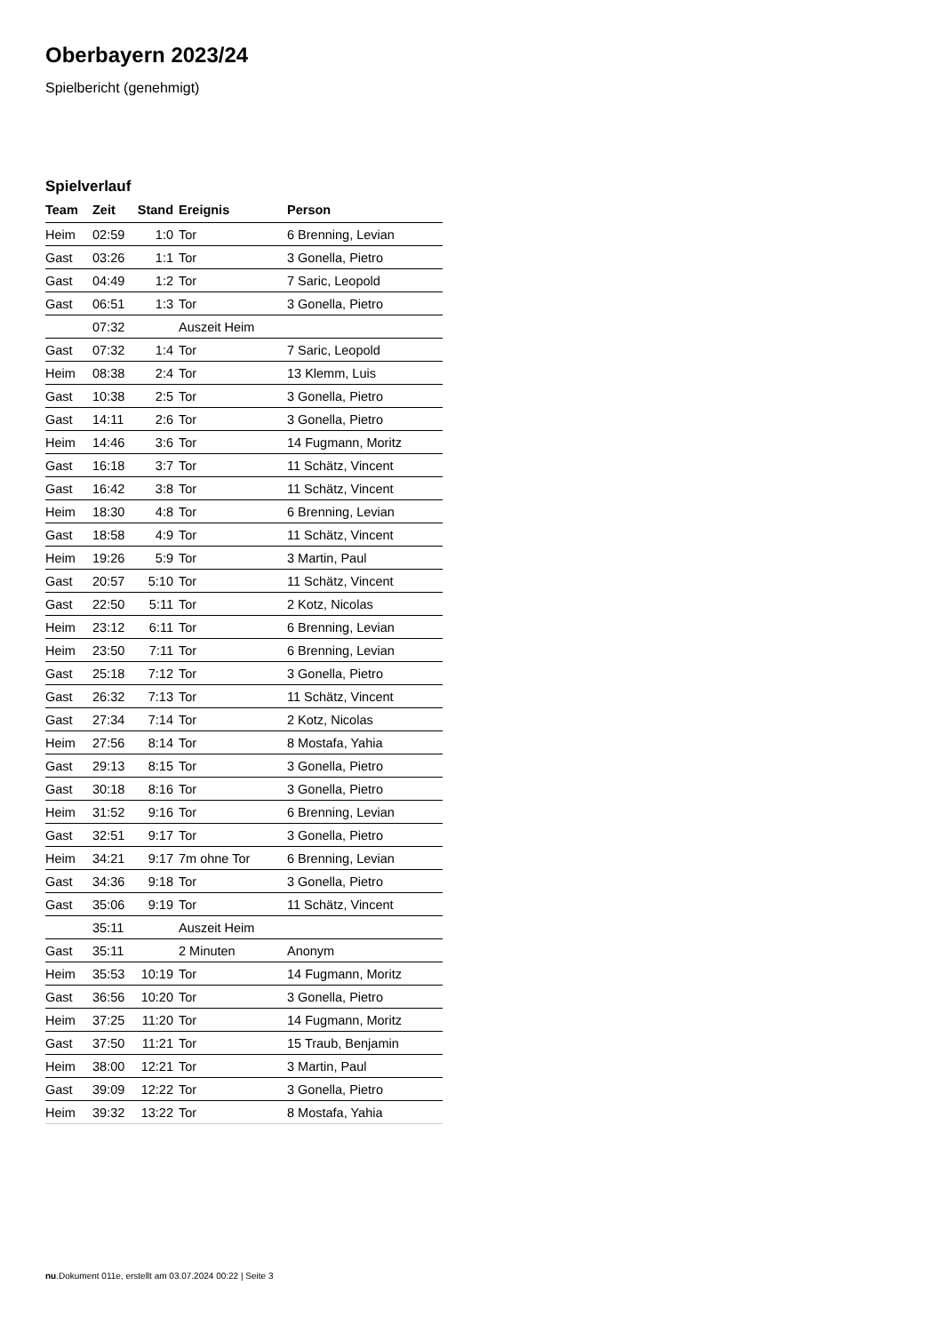Oberbayern 2023/24
Spielbericht (genehmigt)
Spielverlauf
| Team | Zeit | Stand | Ereignis | Person |
| --- | --- | --- | --- | --- |
| Heim | 02:59 | 1:0 | Tor | 6 Brenning, Levian |
| Gast | 03:26 | 1:1 | Tor | 3 Gonella, Pietro |
| Gast | 04:49 | 1:2 | Tor | 7 Saric, Leopold |
| Gast | 06:51 | 1:3 | Tor | 3 Gonella, Pietro |
| | 07:32 | | Auszeit Heim | |
| Gast | 07:32 | 1:4 | Tor | 7 Saric, Leopold |
| Heim | 08:38 | 2:4 | Tor | 13 Klemm, Luis |
| Gast | 10:38 | 2:5 | Tor | 3 Gonella, Pietro |
| Gast | 14:11 | 2:6 | Tor | 3 Gonella, Pietro |
| Heim | 14:46 | 3:6 | Tor | 14 Fugmann, Moritz |
| Gast | 16:18 | 3:7 | Tor | 11 Schätz, Vincent |
| Gast | 16:42 | 3:8 | Tor | 11 Schätz, Vincent |
| Heim | 18:30 | 4:8 | Tor | 6 Brenning, Levian |
| Gast | 18:58 | 4:9 | Tor | 11 Schätz, Vincent |
| Heim | 19:26 | 5:9 | Tor | 3 Martin, Paul |
| Gast | 20:57 | 5:10 | Tor | 11 Schätz, Vincent |
| Gast | 22:50 | 5:11 | Tor | 2 Kotz, Nicolas |
| Heim | 23:12 | 6:11 | Tor | 6 Brenning, Levian |
| Heim | 23:50 | 7:11 | Tor | 6 Brenning, Levian |
| Gast | 25:18 | 7:12 | Tor | 3 Gonella, Pietro |
| Gast | 26:32 | 7:13 | Tor | 11 Schätz, Vincent |
| Gast | 27:34 | 7:14 | Tor | 2 Kotz, Nicolas |
| Heim | 27:56 | 8:14 | Tor | 8 Mostafa, Yahia |
| Gast | 29:13 | 8:15 | Tor | 3 Gonella, Pietro |
| Gast | 30:18 | 8:16 | Tor | 3 Gonella, Pietro |
| Heim | 31:52 | 9:16 | Tor | 6 Brenning, Levian |
| Gast | 32:51 | 9:17 | Tor | 3 Gonella, Pietro |
| Heim | 34:21 | 9:17 | 7m ohne Tor | 6 Brenning, Levian |
| Gast | 34:36 | 9:18 | Tor | 3 Gonella, Pietro |
| Gast | 35:06 | 9:19 | Tor | 11 Schätz, Vincent |
| | 35:11 | | Auszeit Heim | |
| Gast | 35:11 | | 2 Minuten | Anonym |
| Heim | 35:53 | 10:19 | Tor | 14 Fugmann, Moritz |
| Gast | 36:56 | 10:20 | Tor | 3 Gonella, Pietro |
| Heim | 37:25 | 11:20 | Tor | 14 Fugmann, Moritz |
| Gast | 37:50 | 11:21 | Tor | 15 Traub, Benjamin |
| Heim | 38:00 | 12:21 | Tor | 3 Martin, Paul |
| Gast | 39:09 | 12:22 | Tor | 3 Gonella, Pietro |
| Heim | 39:32 | 13:22 | Tor | 8 Mostafa, Yahia |
nu.Dokument 011e, erstellt am 03.07.2024 00:22 | Seite 3